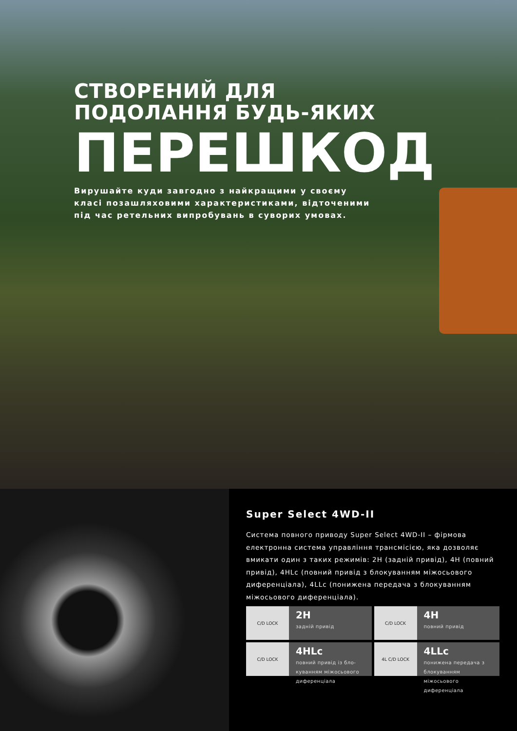СТВОРЕНИЙ ДЛЯ
ПОДОЛАННЯ БУДЬ-ЯКИХ
ПЕРЕШКОД
Вирушайте куди завгодно з найкращими у своєму класі позашляховими характеристиками, відточеними під час ретельних випробувань в суворих умовах.
Super Select 4WD-II
Система повного приводу Super Select 4WD-II – фірмова електронна система управління трансмісією, яка дозволяє вмикати один з таких режимів: 2H (задній привід), 4H (повний привід), 4HLc (повний привід з блокуванням міжосьового диференціала), 4LLc (понижена передача з блокуванням міжосьового диференціала).
C/D LOCK
2H
задній привід
C/D LOCK
4H
повний привід
C/D LOCK
4HLc
повний привід із бло-куванням міжосьового диференціала
4L C/D LOCK
4LLc
понижена передача з блокуванням міжосьового диференціала